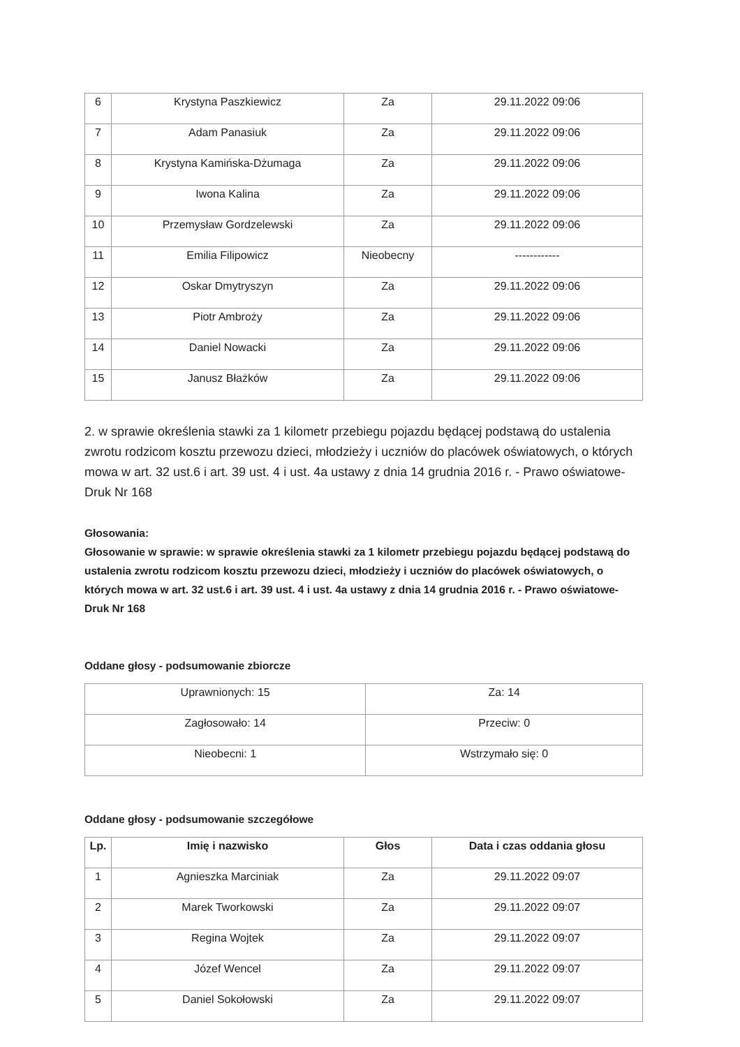| 6 | Krystyna Paszkiewicz | Za | 29.11.2022 09:06 |
| 7 | Adam Panasiuk | Za | 29.11.2022 09:06 |
| 8 | Krystyna Kamińska-Dżumaga | Za | 29.11.2022 09:06 |
| 9 | Iwona Kalina | Za | 29.11.2022 09:06 |
| 10 | Przemysław Gordzelewski | Za | 29.11.2022 09:06 |
| 11 | Emilia Filipowicz | Nieobecny | ------------ |
| 12 | Oskar Dmytryszyn | Za | 29.11.2022 09:06 |
| 13 | Piotr Ambroży | Za | 29.11.2022 09:06 |
| 14 | Daniel Nowacki | Za | 29.11.2022 09:06 |
| 15 | Janusz Błażków | Za | 29.11.2022 09:06 |
2. w sprawie określenia stawki za 1 kilometr przebiegu pojazdu będącej podstawą do ustalenia zwrotu rodzicom kosztu przewozu dzieci, młodzieży i uczniów do placówek oświatowych, o których mowa w art. 32 ust.6 i art. 39 ust. 4 i ust. 4a ustawy z dnia 14 grudnia 2016 r. - Prawo oświatowe- Druk Nr 168
Głosowania:
Głosowanie w sprawie: w sprawie określenia stawki za 1 kilometr przebiegu pojazdu będącej podstawą do ustalenia zwrotu rodzicom kosztu przewozu dzieci, młodzieży i uczniów do placówek oświatowych, o których mowa w art. 32 ust.6 i art. 39 ust. 4 i ust. 4a ustawy z dnia 14 grudnia 2016 r. - Prawo oświatowe- Druk Nr 168
Oddane głosy - podsumowanie zbiorcze
| Uprawnionych: 15 | Za: 14 |
| Zagłosowało: 14 | Przeciw: 0 |
| Nieobecni: 1 | Wstrzymało się: 0 |
Oddane głosy - podsumowanie szczegółowe
| Lp. | Imię i nazwisko | Głos | Data i czas oddania głosu |
| --- | --- | --- | --- |
| 1 | Agnieszka Marciniak | Za | 29.11.2022 09:07 |
| 2 | Marek Tworkowski | Za | 29.11.2022 09:07 |
| 3 | Regina Wojtek | Za | 29.11.2022 09:07 |
| 4 | Józef Wencel | Za | 29.11.2022 09:07 |
| 5 | Daniel Sokołowski | Za | 29.11.2022 09:07 |